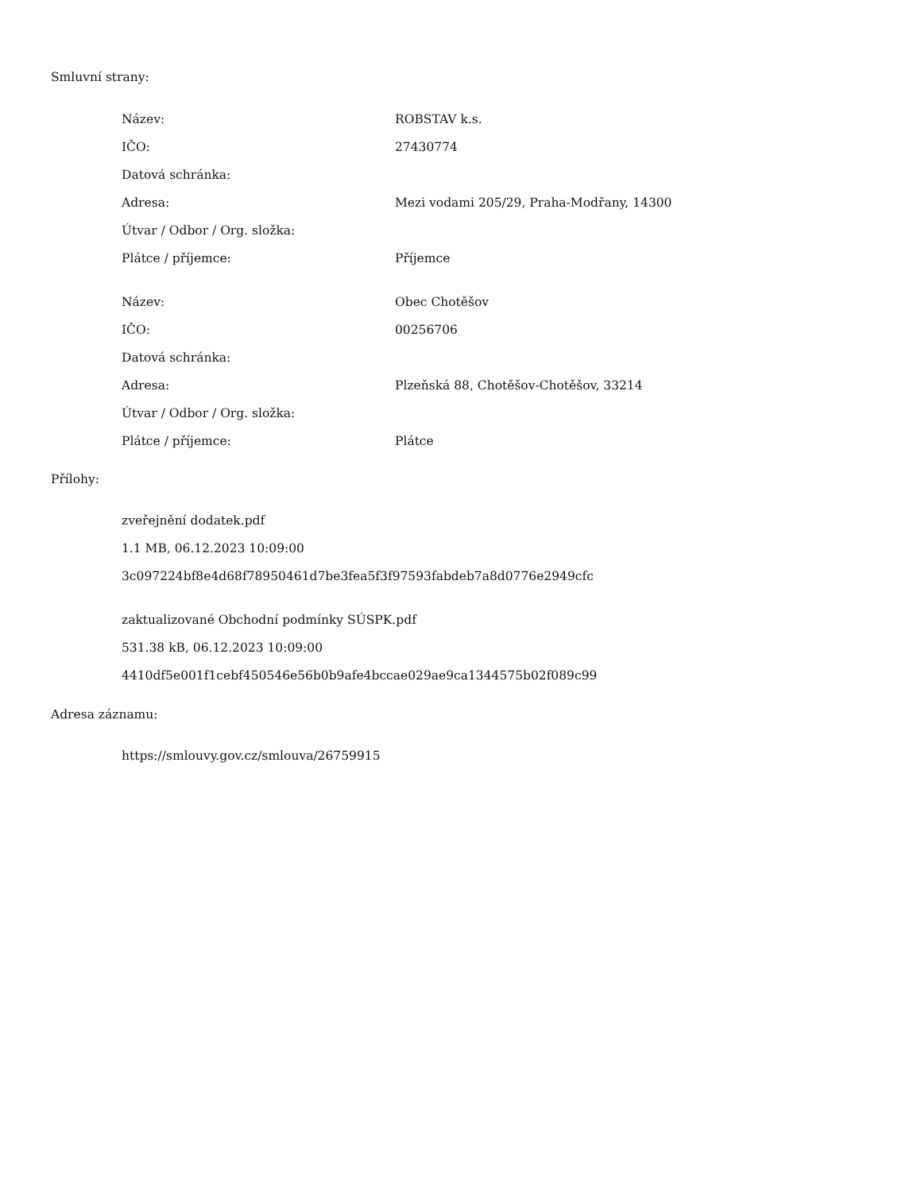Smluvní strany:
| Název: | ROBSTAV k.s. |
| IČO: | 27430774 |
| Datová schránka: | |
| Adresa: | Mezi vodami 205/29, Praha-Modřany, 14300 |
| Útvar / Odbor / Org. složka: | |
| Plátce / příjemce: | Příjemce |
| Název: | Obec Chotěšov |
| IČO: | 00256706 |
| Datová schránka: | |
| Adresa: | Plzeňská 88, Chotěšov-Chotěšov, 33214 |
| Útvar / Odbor / Org. složka: | |
| Plátce / příjemce: | Plátce |
Přílohy:
zveřejnění dodatek.pdf
1.1 MB, 06.12.2023 10:09:00
3c097224bf8e4d68f78950461d7be3fea5f3f97593fabdeb7a8d0776e2949cfc
zaktualizované Obchodní podmínky SÚSPK.pdf
531.38 kB, 06.12.2023 10:09:00
4410df5e001f1cebf450546e56b0b9afe4bccae029ae9ca1344575b02f089c99
Adresa záznamu:
https://smlouvy.gov.cz/smlouva/26759915